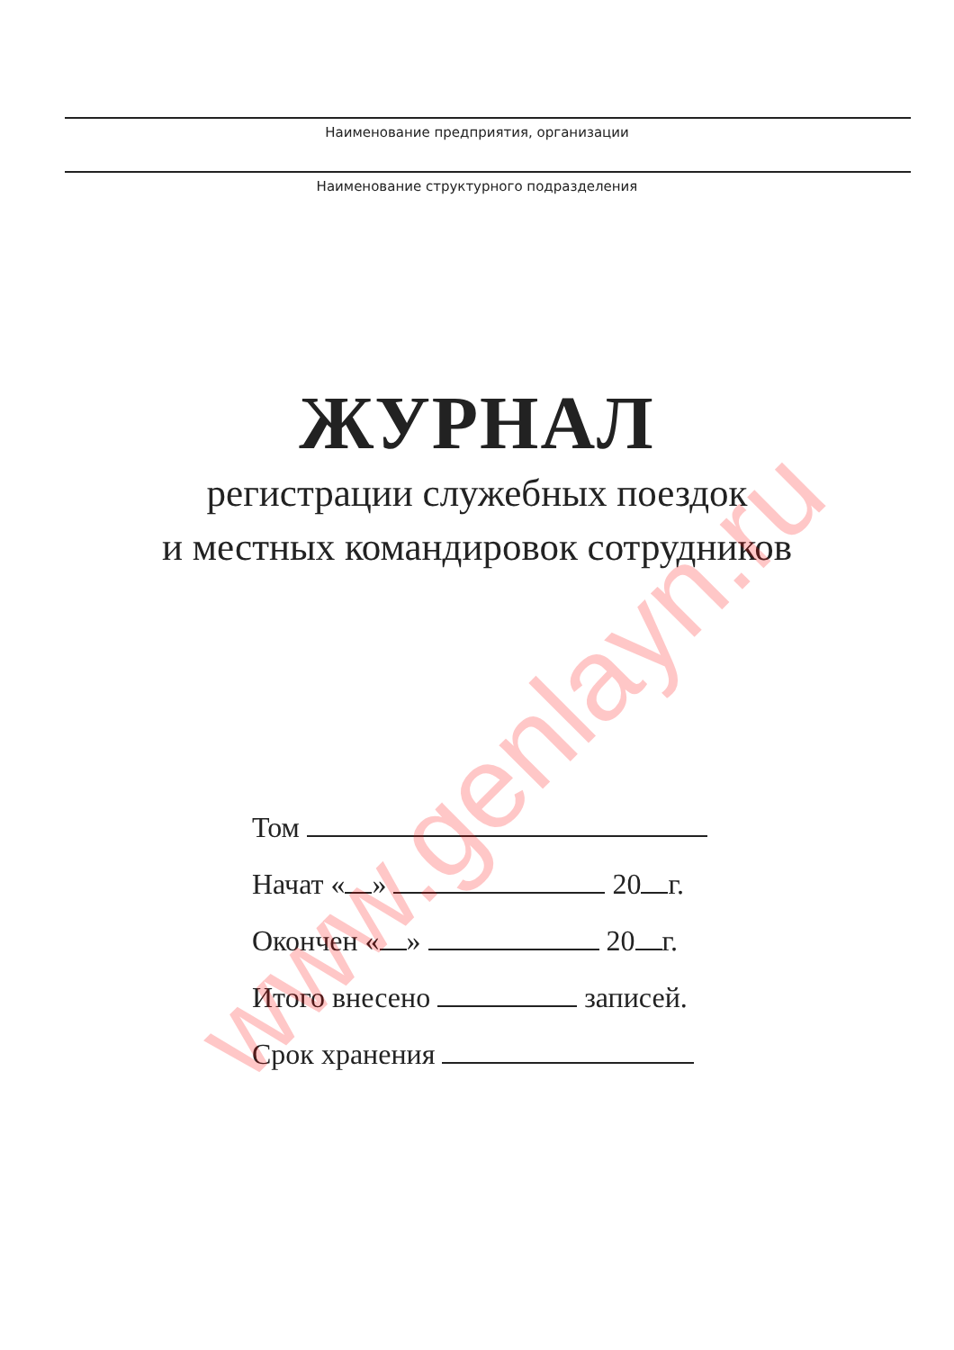Наименование предприятия, организации
Наименование структурного подразделения
ЖУРНАЛ
регистрации служебных поездок
и местных командировок сотрудников
Том
Начат « » 20 г.
Окончен « » 20 г.
Итого внесено записей.
Срок хранения
www.genlayn.ru